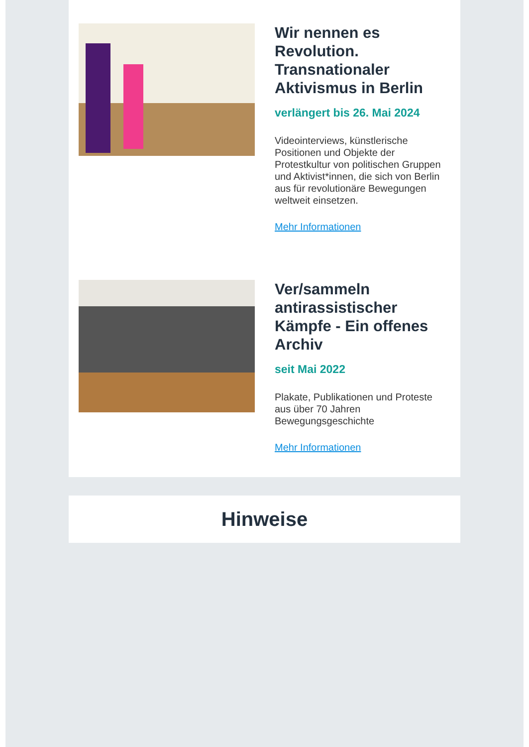Wir nennen es Revolution. Transnationaler Aktivismus in Berlin
verlängert bis 26. Mai 2024
Videointerviews, künstlerische Positionen und Objekte der Protestkultur von politischen Gruppen und Aktivist*innen, die sich von Berlin aus für revolutionäre Bewegungen weltweit einsetzen.
Mehr Informationen
Ver/sammeln antirassistischer Kämpfe - Ein offenes Archiv
seit Mai 2022
Plakate, Publikationen und Proteste aus über 70 Jahren Bewegungsgeschichte
Mehr Informationen
Hinweise